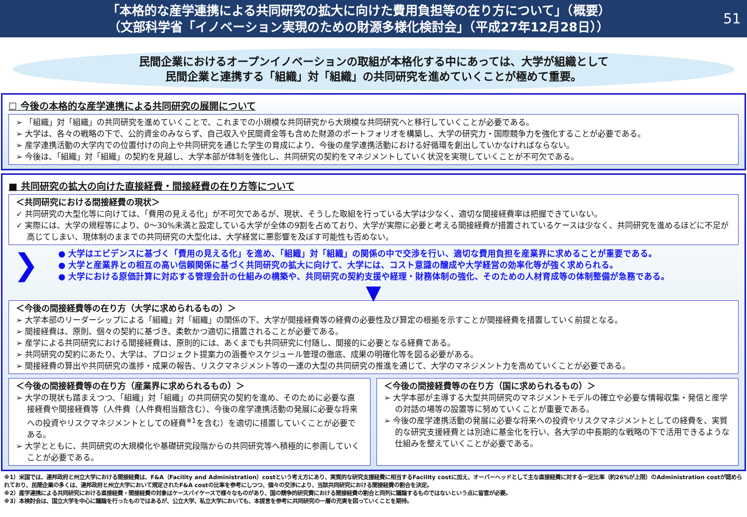「本格的な産学連携による共同研究の拡大に向けた費用負担等の在り方について」（概要）
（文部科学省「イノベーション実現のための財源多様化検討会」（平成27年12月28日））
51
民間企業におけるオープンイノベーションの取組が本格化する中にあっては、大学が組織として
民間企業と連携する「組織」対「組織」の共同研究を進めていくことが極めて重要。
☐ 今後の本格的な産学連携による共同研究の展開について
➢ 「組織」対「組織」の共同研究を進めていくことで、これまでの小規模な共同研究から大規模な共同研究へと移行していくことが必要である。
➢ 大学は、各々の戦略の下で、公的資金のみならず、自己収入や民間資金等も含めた財源のポートフォリオを構築し、大学の研究力・国際競争力を強化することが必要である。
➢ 産学連携活動の大学内での位置付けの向上や共同研究を通じた学生の育成により、今後の産学連携活動における好循環を創出していかなければならない。
➢ 今後は、「組織」対「組織」の契約を見越し、大学本部が体制を強化し、共同研究の契約をマネジメントしていく状況を実現していくことが不可欠である。
■ 共同研究の拡大の向けた直接経費・間接経費の在り方等について
＜共同研究における間接経費の現状＞
✓ 共同研究の大型化等に向けては、「費用の見える化」が不可欠であるが、現状、そうした取組を行っている大学は少なく、適切な間接経費率は把握できていない。
✓ 実際には、大学の規程等により、0～30%未満と設定している大学が全体の9割を占めており、大学が実際に必要と考える間接経費が措置されているケースは少なく、共同研究を進めるほどに不足が高じてしまい、現体制のままでの共同研究の大型化は、大学経営に悪影響を及ぼす可能性も否めない。
❯
● 大学はエビデンスに基づく「費用の見える化」を進め、「組織」対「組織」の関係の中で交渉を行い、適切な費用負担を産業界に求めることが重要である。
● 大学と産業界との相互の高い信頼関係に基づく共同研究の拡大に向けて、大学には、コスト意識の醸成や大学経営の効率化等が強く求められる。
● 大学における原価計算に対応する管理会計の仕組みの構築や、共同研究の契約支援や経理・財務体制の強化、そのための人材育成等の体制整備が急務である。
▼
＜今後の間接経費等の在り方（大学に求められるもの）＞
➢ 大学本部のリーダーシップによる「組織」対「組織」の関係の下、大学が間接経費等の経費の必要性及び算定の根拠を示すことが間接経費を措置していく前提となる。
➢ 間接経費は、原則、個々の契約に基づき、柔軟かつ適切に措置されることが必要である。
➢ 産学による共同研究における間接経費は、原則的には、あくまでも共同研究に付随し、間接的に必要となる経費である。
➢ 共同研究の契約にあたり、大学は、プロジェクト提案力の涵養やスケジュール管理の徹底、成果の明確化等を図る必要がある。
➢ 間接経費の算出や共同研究の進捗・成果の報告、リスクマネジメント等の一連の大型の共同研究の推進を通じて、大学のマネジメント力を高めていくことが必要である。
＜今後の間接経費等の在り方（産業界に求められるもの）＞
➢ 大学の現状も踏まえつつ、「組織」対「組織」の共同研究の契約を進め、そのために必要な直接経費や間接経費等（人件費（人件費相当額含む）、今後の産学連携活動の発展に必要な将来への投資やリスクマネジメントとしての経費<sup>※1</sup>を含む）を適切に措置していくことが必要である。
➢ 大学とともに、共同研究の大規模化や基礎研究段階からの共同研究等へ積極的に参画していくことが必要である。
＜今後の間接経費等の在り方（国に求められるもの）＞
➢ 大学本部が主導する大型共同研究のマネジメントモデルの確立や必要な情報収集・発信と産学の対話の場等の設置等に努めていくことが重要である。
➢ 今後の産学連携活動の発展に必要な将来への投資やリスクマネジメントとしての経費を、実質的な研究支援経費とは別途に基金化を行い、各大学の中長期的な戦略の下で活用できるような仕組みを整えていくことが必要である。
※1）米国では、連邦政府と州立大学における間接経費は、F&A（Facility and Administration）costという考え方にあり、実質的な研究支援経費に相当するFacility costに加え、オーバーヘッドとして主な直接経費に対する一定比率（約26%が上限）のAdministration costが認められており、民間企業の多くは、連邦政府と州立大学において規定されたF&A costの比率を参考にしつつ、個々の交渉により、当該共同研究における間接経費の割合を決定。
※2）産学連携による共同研究における直接経費・間接経費の対象はケースバイケースで様々なものがあり、国の競争的研究費における間接経費の割合と同列に議論するものではないという点に留意が必要。
※3）本検討会は、国立大学を中心に議論を行ったものではあるが、公立大学、私立大学においても、本提言を参考に共同研究の一層の充実を図っていくことを期待。